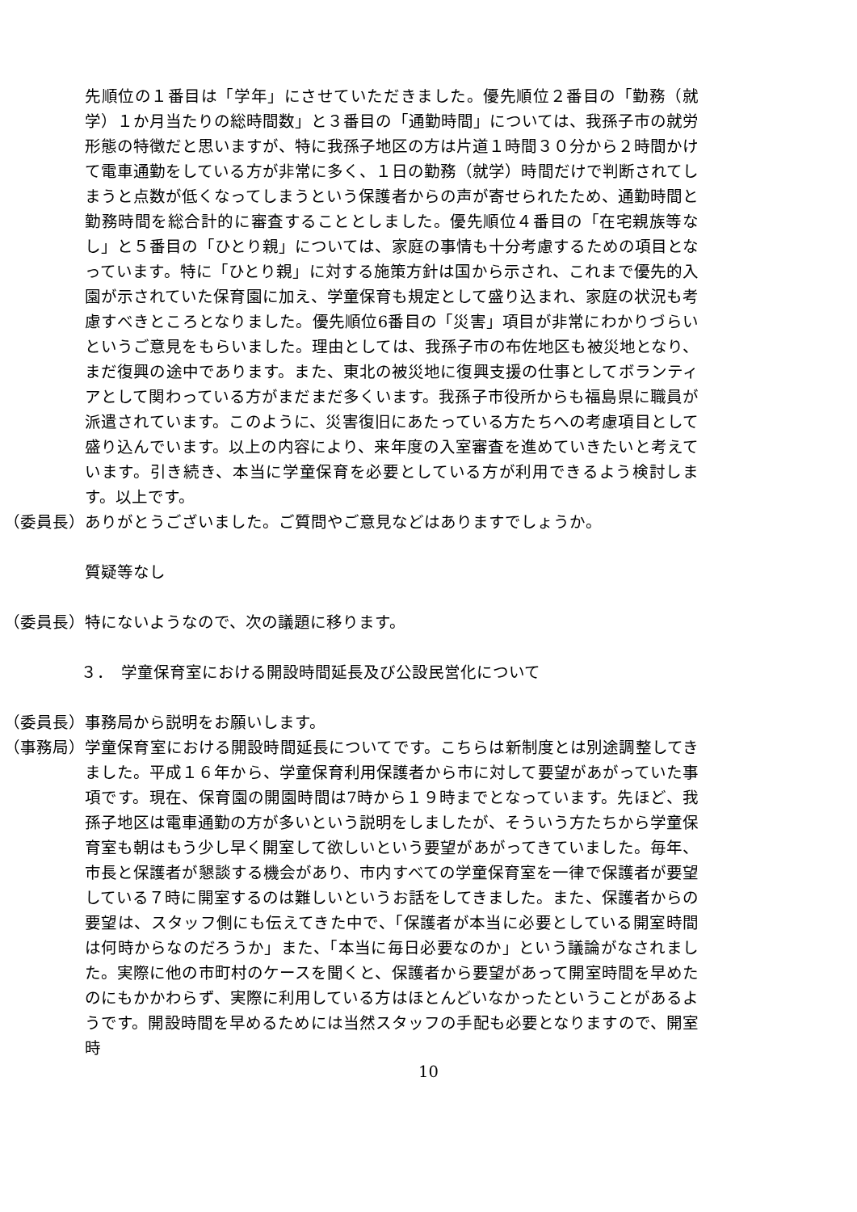先順位の１番目は「学年」にさせていただきました。優先順位２番目の「勤務（就学）１か月当たりの総時間数」と３番目の「通勤時間」については、我孫子市の就労形態の特徴だと思いますが、特に我孫子地区の方は片道１時間３０分から２時間かけて電車通勤をしている方が非常に多く、１日の勤務（就学）時間だけで判断されてしまうと点数が低くなってしまうという保護者からの声が寄せられたため、通勤時間と勤務時間を総合計的に審査することとしました。優先順位４番目の「在宅親族等なし」と５番目の「ひとり親」については、家庭の事情も十分考慮するための項目となっています。特に「ひとり親」に対する施策方針は国から示され、これまで優先的入園が示されていた保育園に加え、学童保育も規定として盛り込まれ、家庭の状況も考慮すべきところとなりました。優先順位6番目の「災害」項目が非常にわかりづらいというご意見をもらいました。理由としては、我孫子市の布佐地区も被災地となり、まだ復興の途中であります。また、東北の被災地に復興支援の仕事としてボランティアとして関わっている方がまだまだ多くいます。我孫子市役所からも福島県に職員が派遣されています。このように、災害復旧にあたっている方たちへの考慮項目として盛り込んでいます。以上の内容により、来年度の入室審査を進めていきたいと考えています。引き続き、本当に学童保育を必要としている方が利用できるよう検討します。以上です。
（委員長） ありがとうございました。ご質問やご意見などはありますでしょうか。
質疑等なし
（委員長） 特にないようなので、次の議題に移ります。
３．　学童保育室における開設時間延長及び公設民営化について
（委員長） 事務局から説明をお願いします。
（事務局） 学童保育室における開設時間延長についてです。こちらは新制度とは別途調整してきました。平成１６年から、学童保育利用保護者から市に対して要望があがっていた事項です。現在、保育園の開園時間は7時から１９時までとなっています。先ほど、我孫子地区は電車通勤の方が多いという説明をしましたが、そういう方たちから学童保育室も朝はもう少し早く開室して欲しいという要望があがってきていました。毎年、市長と保護者が懇談する機会があり、市内すべての学童保育室を一律で保護者が要望している７時に開室するのは難しいというお話をしてきました。また、保護者からの要望は、スタッフ側にも伝えてきた中で、「保護者が本当に必要としている開室時間は何時からなのだろうか」また、「本当に毎日必要なのか」という議論がなされました。実際に他の市町村のケースを聞くと、保護者から要望があって開室時間を早めたのにもかかわらず、実際に利用している方はほとんどいなかったということがあるようです。開設時間を早めるためには当然スタッフの手配も必要となりますので、開室時
10